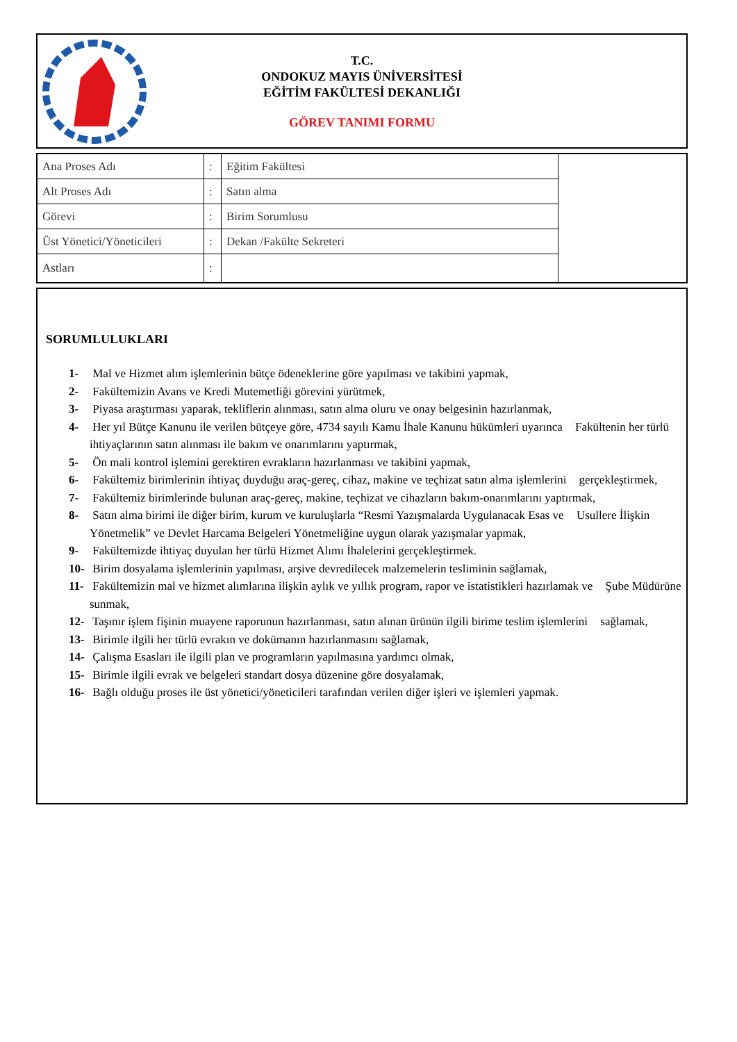T.C.
ONDOKUZ MAYIS ÜNİVERSİTESİ
EĞİTİM FAKÜLTESİ DEKANLIĞI
GÖREV TANIMI FORMU
| Ana Proses Adı | : | Eğitim Fakültesi | |
| Alt Proses Adı | : | Satın alma | |
| Görevi | : | Birim Sorumlusu | |
| Üst Yönetici/Yöneticileri | : | Dekan /Fakülte Sekreteri | |
| Astları | : | | |
SORUMLULUKLARI
1- Mal ve Hizmet alım işlemlerinin bütçe ödeneklerine göre yapılması ve takibini yapmak,
2- Fakültemizin Avans ve Kredi Mutemetliği görevini yürütmek,
3- Piyasa araştırması yaparak, tekliflerin alınması, satın alma oluru ve onay belgesinin hazırlanmak,
4- Her yıl Bütçe Kanunu ile verilen bütçeye göre, 4734 sayılı Kamu İhale Kanunu hükümleri uyarınca Fakültenin her türlü ihtiyaçlarının satın alınması ile bakım ve onarımlarını yaptırmak,
5- Ön mali kontrol işlemini gerektiren evrakların hazırlanması ve takibini yapmak,
6- Fakültemiz birimlerinin ihtiyaç duyduğu araç-gereç, cihaz, makine ve teçhizat satın alma işlemlerini gerçekleştirmek,
7- Fakültemiz birimlerinde bulunan araç-gereç, makine, teçhizat ve cihazların bakım-onarımlarını yaptırmak,
8- Satın alma birimi ile diğer birim, kurum ve kuruluşlarla “Resmi Yazışmalarda Uygulanacak Esas ve Usullere İlişkin Yönetmelik” ve Devlet Harcama Belgeleri Yönetmeliğine uygun olarak yazışmalar yapmak,
9- Fakültemizde ihtiyaç duyulan her türlü Hizmet Alımı İhalelerini gerçekleştirmek.
10- Birim dosyalama işlemlerinin yapılması, arşive devredilecek malzemelerin tesliminin sağlamak,
11- Fakültemizin mal ve hizmet alımlarına ilişkin aylık ve yıllık program, rapor ve istatistikleri hazırlamak ve Şube Müdürüne sunmak,
12- Taşınır işlem fişinin muayene raporunun hazırlanması, satın alınan ürünün ilgili birime teslim işlemlerini sağlamak,
13- Birimle ilgili her türlü evrakın ve dokümanın hazırlanmasını sağlamak,
14- Çalışma Esasları ile ilgili plan ve programların yapılmasına yardımcı olmak,
15- Birimle ilgili evrak ve belgeleri standart dosya düzenine göre dosyalamak,
16- Bağlı olduğu proses ile üst yönetici/yöneticileri tarafından verilen diğer işleri ve işlemleri yapmak.